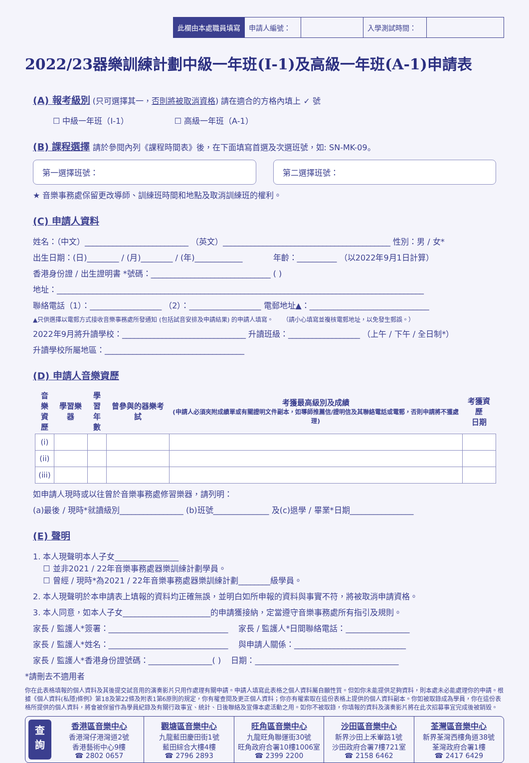此欄由本處職員填寫 申請人編號： 入學測試時間：
2022/23器樂訓練計劃中級一年班(I-1)及高級一年班(A-1)申請表
(A) 報考級別
(只可選擇其一，否則將被取消資格) 請在適合的方格內填上 ✓ 號
☐ 中級一年班（I-1） ☐ 高級一年班（A-1）
(B) 課程選擇
請於參閱內列《課程時間表》後，在下面填寫首選及次選班號，如: SN-MK-09。
第一選擇班號： 第二選擇班號：
★ 音樂事務處保留更改導師、訓練班時間和地點及取消訓練班的權利。
(C) 申請人資料
姓名：（中文）__________________________ （英文）__________________________________________ 性別：男 / 女*
出生日期：(日)________ / (月)________ / (年)____________ 年齡：__________ （以2022年9月1日計算）
香港身份證 / 出生證明書 *號碼：______________________________ ( )
地址：____________________________________________________________________________________________
聯絡電話（1）：__________________ （2）：__________________ 電郵地址▲：______________________________
▲只供選擇以電郵方式接收音樂事務處所發通知 (包括試音安排及申請結果) 的申請人填寫。 （請小心填寫並複核電郵地址，以免發生郵誤。）
2022年9月將升讀學校：_______________________________ 升讀班級：__________________ （上午 / 下午 / 全日制*）
升讀學校所屬地區：___________________________________
(D) 申請人音樂資歷
| 音樂 資歷 | 學習樂器 | 學習 年數 | 曾參與的器樂考試 | 考獲最高級別及成績 (申請人必須夾附成績單或有關證明文件副本，如導師推薦信/證明信及其聯絡電話或電郵，否則申請將不獲處理) | 考獲資歷 日期 |
| --- | --- | --- | --- | --- | --- |
| (i) | | | | | |
| (ii) | | | | | |
| (iii) | | | | | |
如申請人現時或以往曾於音樂事務處修習樂器，請列明：
(a)最後 / 現時*就讀級別________________ (b)班號______________ 及(c)退學 / 畢業*日期________________
(E) 聲明
1. 本人現聲明本人子女________________
☐ 並非2021 / 22年音樂事務處器樂訓練計劃學員。
☐ 曾經 / 現時*為2021 / 22年音樂事務處器樂訓練計劃________級學員。
2. 本人現聲明於本申請表上填報的資料均正確無誤，並明白如所申報的資料與事實不符，將被取消申請資格。
3. 本人同意，如本人子女______________________的申請獲接納，定當遵守音樂事務處所有指引及規則。
家長 / 監護人*簽署：______________________________ 家長 / 監護人*日間聯絡電話：________________
家長 / 監護人*姓名：______________________________ 與申請人關係：____________________________
家長 / 監護人*香港身份證號碼：________________( ) 日期：____________________________________
*請刪去不適用者
你在此表格填報的個人資料及其後提交試音用的演奏影片只用作處理有關申請。申請人填寫此表格之個人資料屬自願性質。但如你未能提供足夠資料，則本處未必能處理你的申請。根據《個人資料(私隱)條例》第18及第22條及附表1第6原則的規定，你有權查閱及更正個人資料；你亦有權索取在這份表格上提供的個人資料副本。你如被取錄成為學員，你在這份表格所提供的個人資料，將會被保留作為學員紀錄及有關行政事宜、統計、日後聯絡及宣傳本處活動之用。如你不被取錄，你填報的資料及演奏影片將在此次招募事宜完成後被銷毀。
查
詢
香港區音樂中心
香港灣仔港灣道2號
香港藝術中心9樓
☎ 2802 0657
觀塘區音樂中心
九龍藍田慶田街1號
藍田綜合大樓4樓
☎ 2796 2893
旺角區音樂中心
九龍旺角聯運街30號
旺角政府合署10樓1006室
☎ 2399 2200
沙田區音樂中心
新界沙田上禾輋路1號
沙田政府合署7樓721室
☎ 2158 6462
荃灣區音樂中心
新界荃灣西樓角道38號
荃灣政府合署1樓
☎ 2417 6429